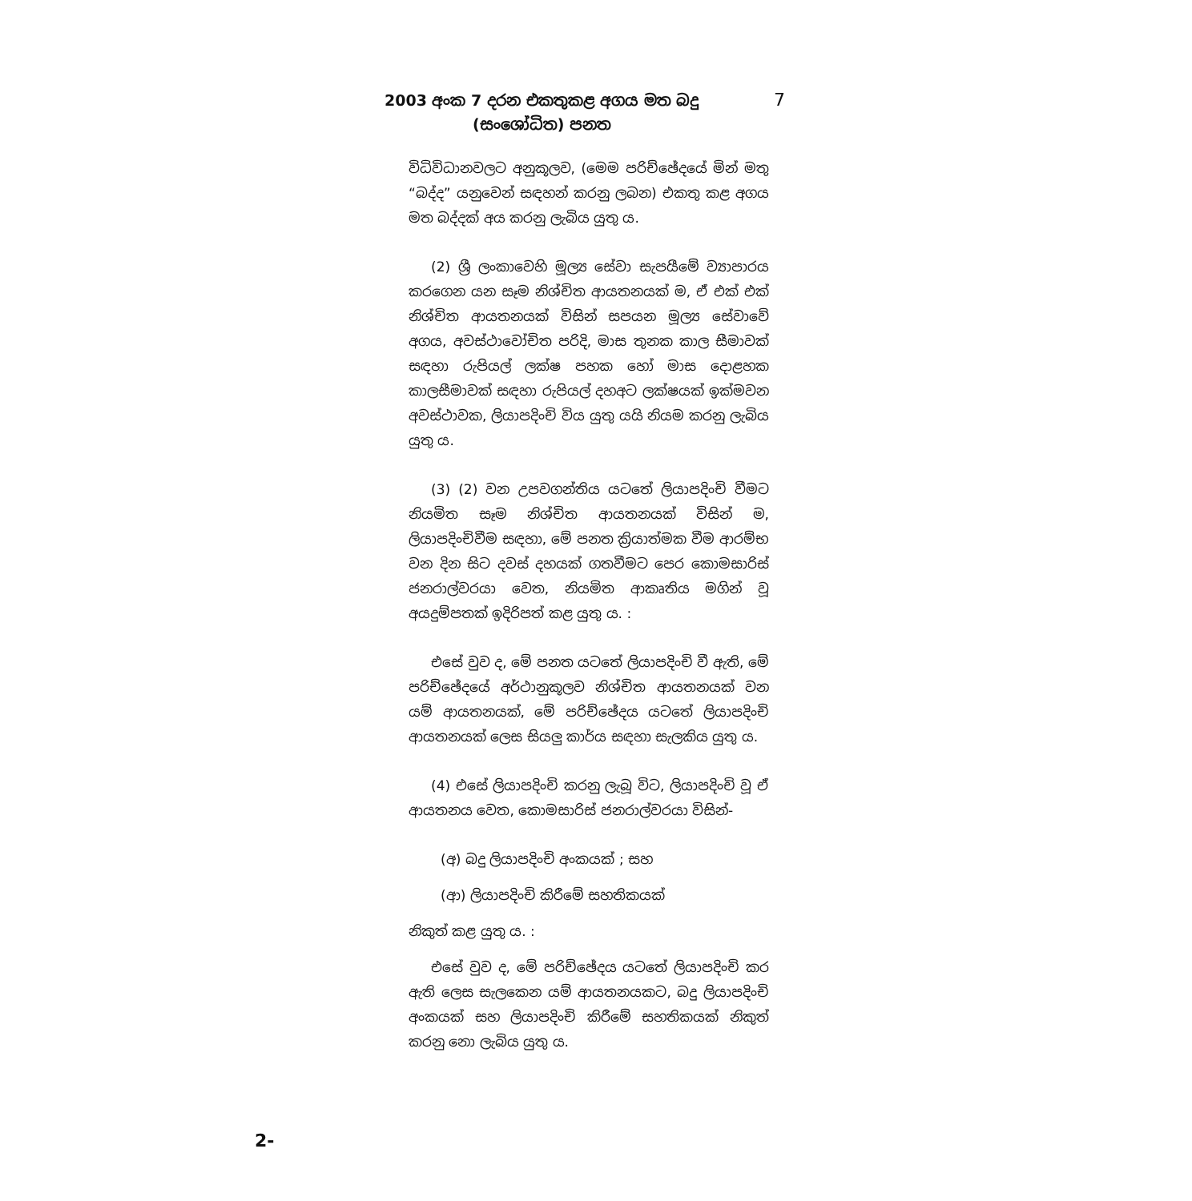2003 අංක 7 දරන එකතුකළ අගය මත බදු
(සංශෝධිත) පනත
7
විධිවිධානවලට අනුකූලව, (මෙම පරිච්ඡේදයේ මින් මතු “බද්ද” යනුවෙන් සඳහන් කරනු ලබන) එකතු කළ අගය මත බද්දක් අය කරනු ලැබිය යුතු ය.
(2) ශ්‍රී ලංකාවෙහි මූල්‍ය සේවා සැපයීමේ ව්‍යාපාරය කරගෙන යන සෑම නිශ්චිත ආයතනයක් ම, ඒ එක් එක් නිශ්චිත ආයතනයක් විසින් සපයන මූල්‍ය සේවාවේ අගය, අවස්ථාවෝචිත පරිදි, මාස තුනක කාල සීමාවක් සඳහා රුපියල් ලක්ෂ පහක හෝ මාස දොළහක කාලසීමාවක් සඳහා රුපියල් දහඅට ලක්ෂයක් ඉක්මවන අවස්ථාවක, ලියාපදිංචි විය යුතු යයි නියම කරනු ලැබිය යුතු ය.
(3) (2) වන උපවගන්තිය යටතේ ලියාපදිංචි වීමට නියමිත සෑම නිශ්චිත ආයතනයක් විසින් ම, ලියාපදිංචිවීම සඳහා, මේ පනත ක්‍රියාත්මක වීම ආරම්භ වන දින සිට දවස් දහයක් ගතවීමට පෙර කොමසාරිස් ජනරාල්වරයා වෙත, නියමිත ආකෘතිය මගින් වූ අයදුම්පතක් ඉදිරිපත් කළ යුතු ය. :
එසේ වුව ද, මේ පනත යටතේ ලියාපදිංචි වී ඇති, මේ පරිච්ඡේදයේ අර්ථානුකූලව නිශ්චිත ආයතනයක් වන යම් ආයතනයක්, මේ පරිච්ඡේදය යටතේ ලියාපදිංචි ආයතනයක් ලෙස සියලු කාර්ය සඳහා සැලකිය යුතු ය.
(4) එසේ ලියාපදිංචි කරනු ලැබූ විට, ලියාපදිංචි වූ ඒ ආයතනය වෙත, කොමසාරිස් ජනරාල්වරයා විසින්-
(අ) බදු ලියාපදිංචි අංකයක් ; සහ
(ආ) ලියාපදිංචි කිරීමේ සහතිකයක්
නිකුත් කළ යුතු ය. :
එසේ වුව ද, මේ පරිච්ඡේදය යටතේ ලියාපදිංචි කර ඇති ලෙස සැලකෙන යම් ආයතනයකට, බදු ලියාපදිංචි අංකයක් සහ ලියාපදිංචි කිරීමේ සහතිකයක් නිකුත් කරනු නො ලැබිය යුතු ය.
2-